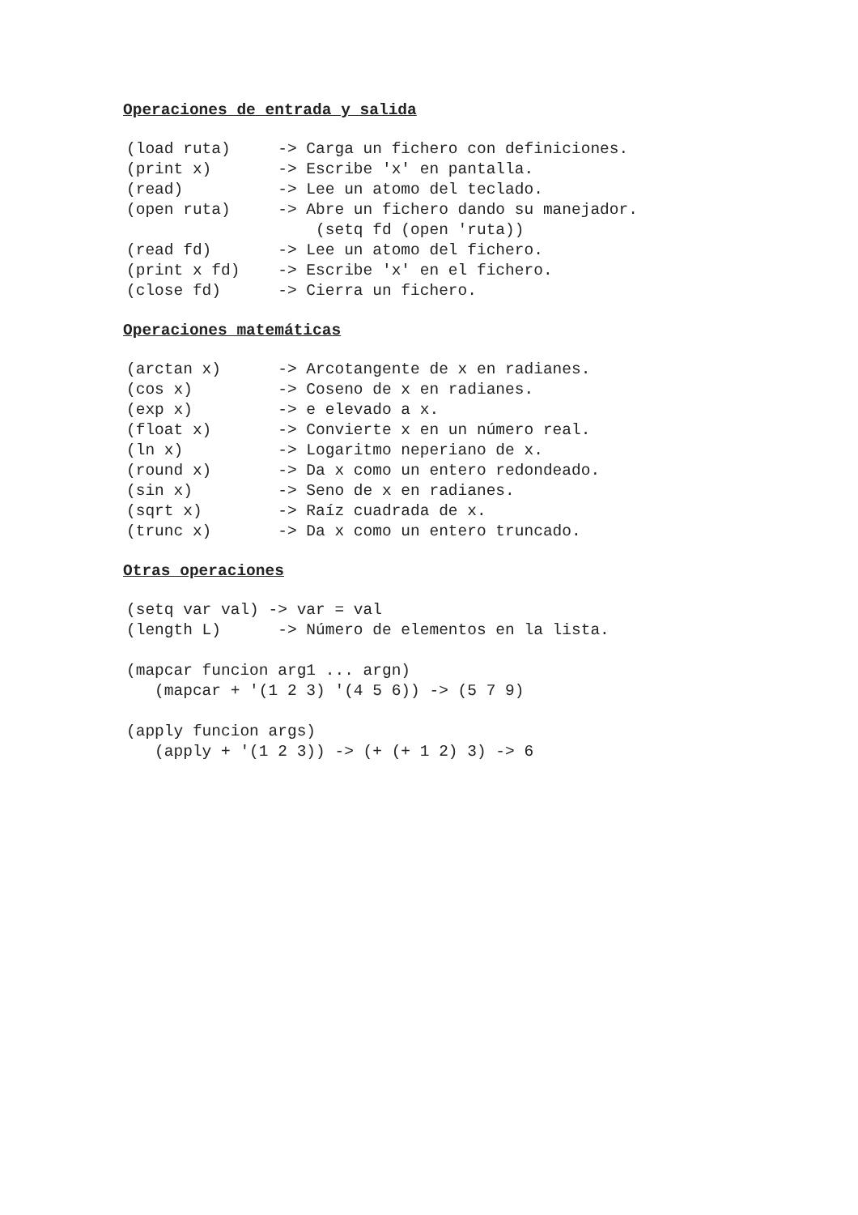Operaciones de entrada y salida
(load ruta)     -> Carga un fichero con definiciones.
(print x)       -> Escribe 'x' en pantalla.
(read)          -> Lee un atomo del teclado.
(open ruta)     -> Abre un fichero dando su manejador.
                    (setq fd (open 'ruta))
(read fd)       -> Lee un atomo del fichero.
(print x fd)    -> Escribe 'x' en el fichero.
(close fd)      -> Cierra un fichero.
Operaciones matemáticas
(arctan x)      -> Arcotangente de x en radianes.
(cos x)         -> Coseno de x en radianes.
(exp x)         -> e elevado a x.
(float x)       -> Convierte x en un número real.
(ln x)          -> Logaritmo neperiano de x.
(round x)       -> Da x como un entero redondeado.
(sin x)         -> Seno de x en radianes.
(sqrt x)        -> Raíz cuadrada de x.
(trunc x)       -> Da x como un entero truncado.
Otras operaciones
(setq var val) -> var = val
(length L)      -> Número de elementos en la lista.

(mapcar funcion arg1 ... argn)
   (mapcar + '(1 2 3) '(4 5 6)) -> (5 7 9)

(apply funcion args)
   (apply + '(1 2 3)) -> (+ (+ 1 2) 3) -> 6